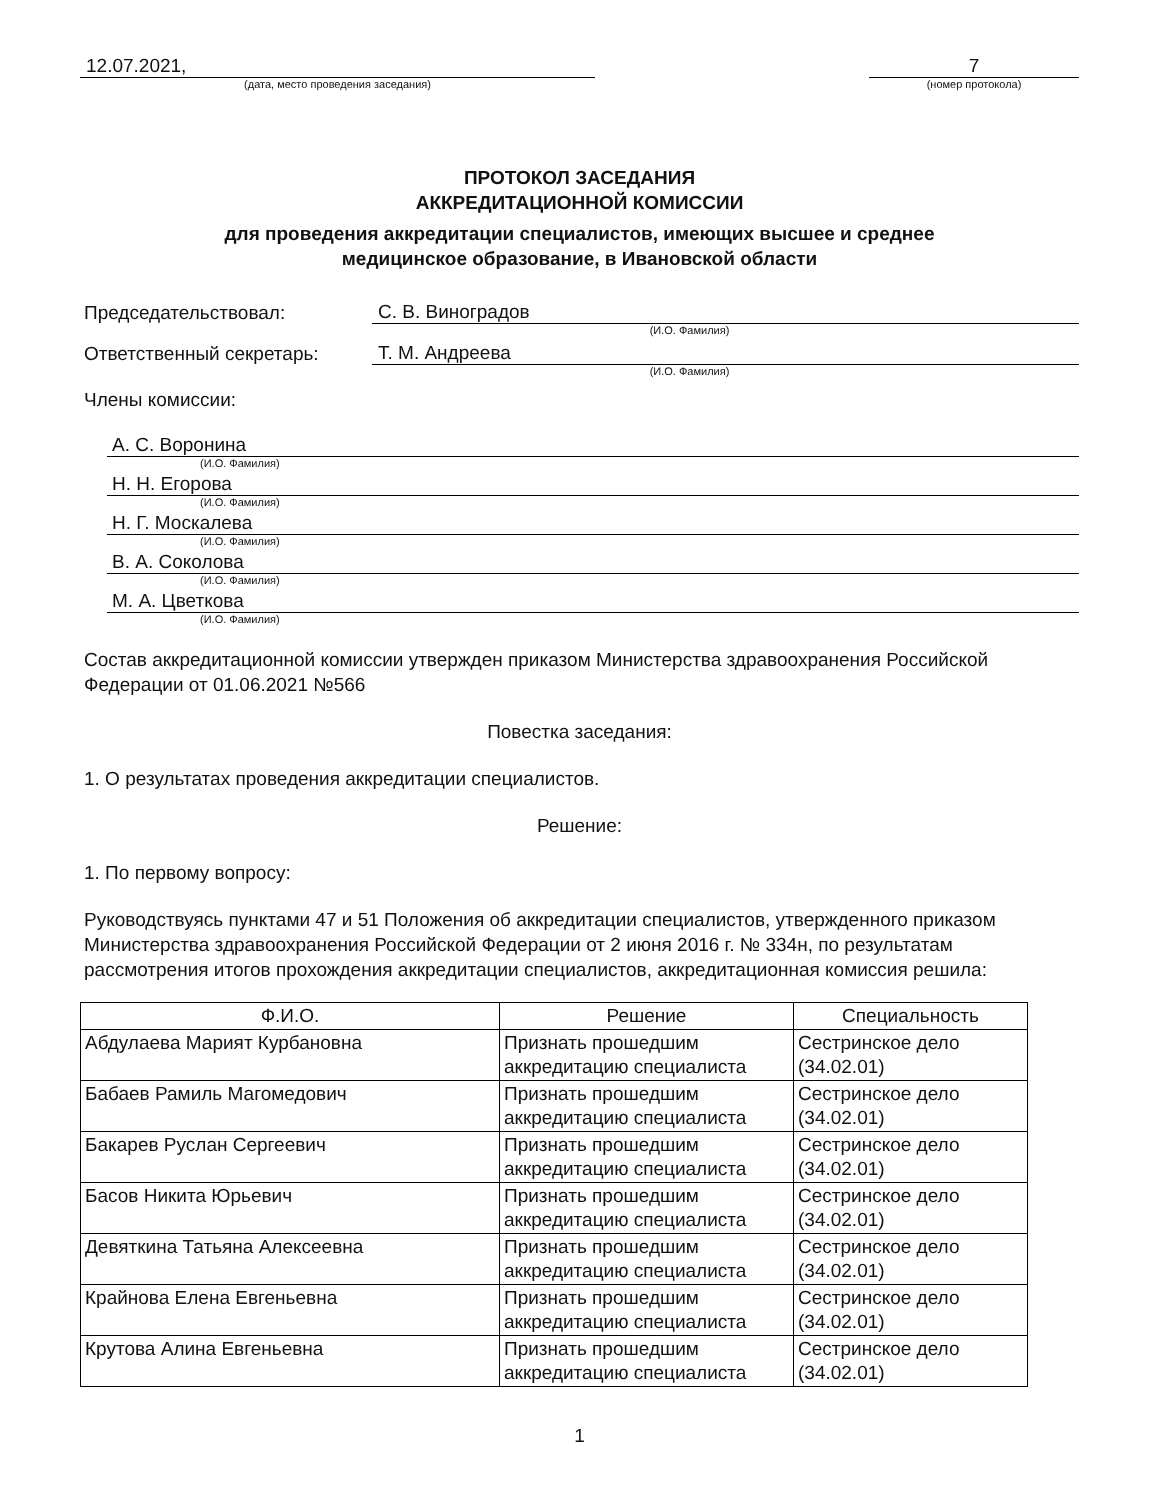12.07.2021,
(дата, место проведения заседания)
7
(номер протокола)
ПРОТОКОЛ ЗАСЕДАНИЯ
АККРЕДИТАЦИОННОЙ КОМИССИИ
для проведения аккредитации специалистов, имеющих высшее и среднее
медицинское образование, в Ивановской области
Председательствовал: С. В. Виноградов
(И.О. Фамилия)
Ответственный секретарь: Т. М. Андреева
(И.О. Фамилия)
Члены комиссии:
А. С. Воронина
(И.О. Фамилия)
Н. Н. Егорова
(И.О. Фамилия)
Н. Г. Москалева
(И.О. Фамилия)
В. А. Соколова
(И.О. Фамилия)
М. А. Цветкова
(И.О. Фамилия)
Состав аккредитационной комиссии утвержден приказом Министерства здравоохранения Российской Федерации от 01.06.2021 №566
Повестка заседания:
1. О результатах проведения аккредитации специалистов.
Решение:
1. По первому вопросу:
Руководствуясь пунктами 47 и 51 Положения об аккредитации специалистов, утвержденного приказом Министерства здравоохранения Российской Федерации от 2 июня 2016 г. № 334н, по результатам рассмотрения итогов прохождения аккредитации специалистов, аккредитационная комиссия решила:
| Ф.И.О. | Решение | Специальность |
| --- | --- | --- |
| Абдулаева Марият Курбановна | Признать прошедшим аккредитацию специалиста | Сестринское дело (34.02.01) |
| Бабаев Рамиль Магомедович | Признать прошедшим аккредитацию специалиста | Сестринское дело (34.02.01) |
| Бакарев Руслан Сергеевич | Признать прошедшим аккредитацию специалиста | Сестринское дело (34.02.01) |
| Басов Никита Юрьевич | Признать прошедшим аккредитацию специалиста | Сестринское дело (34.02.01) |
| Девяткина Татьяна Алексеевна | Признать прошедшим аккредитацию специалиста | Сестринское дело (34.02.01) |
| Крайнова Елена Евгеньевна | Признать прошедшим аккредитацию специалиста | Сестринское дело (34.02.01) |
| Крутова Алина Евгеньевна | Признать прошедшим аккредитацию специалиста | Сестринское дело (34.02.01) |
1